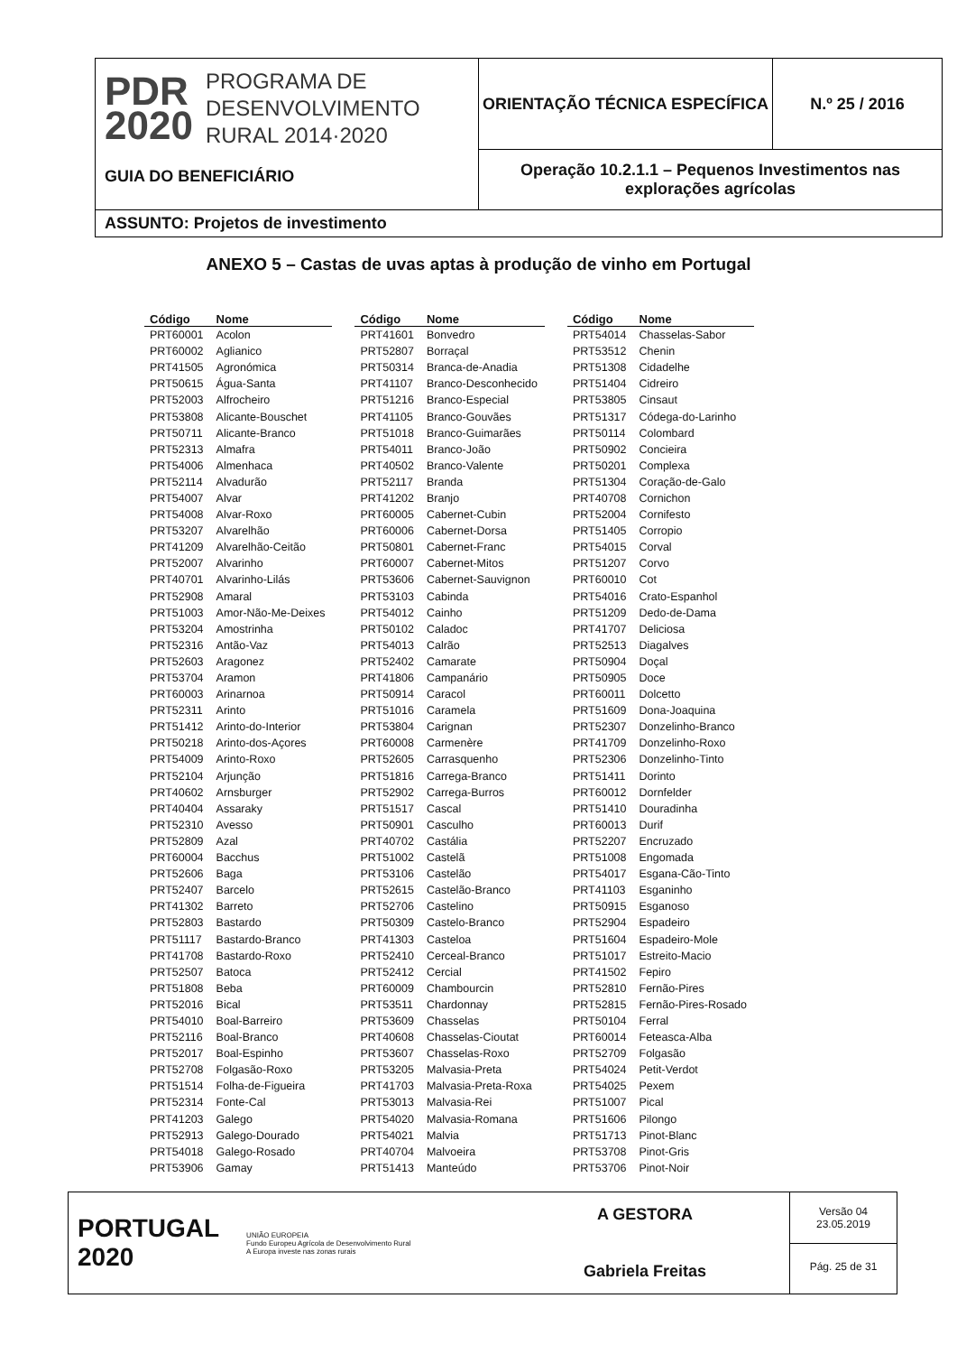PDR
2020
PROGRAMA DE
DESENVOLVIMENTO
RURAL 2014·2020
GUIA DO BENEFICIÁRIO
ORIENTAÇÃO TÉCNICA ESPECÍFICA N.º 25 / 2016
Operação 10.2.1.1 – Pequenos Investimentos nas explorações agrícolas
ASSUNTO: Projetos de investimento
ANEXO 5 – Castas de uvas aptas à produção de vinho em Portugal
| Código | Nome |
| --- | --- |
| PRT60001 | Acolon |
| PRT60002 | Aglianico |
| PRT41505 | Agronómica |
| PRT50615 | Água-Santa |
| PRT52003 | Alfrocheiro |
| PRT53808 | Alicante-Bouschet |
| PRT50711 | Alicante-Branco |
| PRT52313 | Almafra |
| PRT54006 | Almenhaca |
| PRT52114 | Alvadurão |
| PRT54007 | Alvar |
| PRT54008 | Alvar-Roxo |
| PRT53207 | Alvarelhão |
| PRT41209 | Alvarelhão-Ceitão |
| PRT52007 | Alvarinho |
| PRT40701 | Alvarinho-Lilás |
| PRT52908 | Amaral |
| PRT51003 | Amor-Não-Me-Deixes |
| PRT53204 | Amostrinha |
| PRT52316 | Antão-Vaz |
| PRT52603 | Aragonez |
| PRT53704 | Aramon |
| PRT60003 | Arinarnoa |
| PRT52311 | Arinto |
| PRT51412 | Arinto-do-Interior |
| PRT50218 | Arinto-dos-Açores |
| PRT54009 | Arinto-Roxo |
| PRT52104 | Arjunção |
| PRT40602 | Arnsburger |
| PRT40404 | Assaraky |
| PRT52310 | Avesso |
| PRT52809 | Azal |
| PRT60004 | Bacchus |
| PRT52606 | Baga |
| PRT52407 | Barcelo |
| PRT41302 | Barreto |
| PRT52803 | Bastardo |
| PRT51117 | Bastardo-Branco |
| PRT41708 | Bastardo-Roxo |
| PRT52507 | Batoca |
| PRT51808 | Beba |
| PRT52016 | Bical |
| PRT54010 | Boal-Barreiro |
| PRT52116 | Boal-Branco |
| PRT52017 | Boal-Espinho |
| PRT52708 | Folgasão-Roxo |
| PRT51514 | Folha-de-Figueira |
| PRT52314 | Fonte-Cal |
| PRT41203 | Galego |
| PRT52913 | Galego-Dourado |
| PRT54018 | Galego-Rosado |
| PRT53906 | Gamay |
| Código | Nome |
| --- | --- |
| PRT41601 | Bonvedro |
| PRT52807 | Borraçal |
| PRT50314 | Branca-de-Anadia |
| PRT41107 | Branco-Desconhecido |
| PRT51216 | Branco-Especial |
| PRT41105 | Branco-Gouvães |
| PRT51018 | Branco-Guimarães |
| PRT54011 | Branco-João |
| PRT40502 | Branco-Valente |
| PRT52117 | Branda |
| PRT41202 | Branjo |
| PRT60005 | Cabernet-Cubin |
| PRT60006 | Cabernet-Dorsa |
| PRT50801 | Cabernet-Franc |
| PRT60007 | Cabernet-Mitos |
| PRT53606 | Cabernet-Sauvignon |
| PRT53103 | Cabinda |
| PRT54012 | Cainho |
| PRT50102 | Caladoc |
| PRT54013 | Calrão |
| PRT52402 | Camarate |
| PRT41806 | Campanário |
| PRT50914 | Caracol |
| PRT51016 | Caramela |
| PRT53804 | Carignan |
| PRT60008 | Carmenère |
| PRT52605 | Carrasquenho |
| PRT51816 | Carrega-Branco |
| PRT52902 | Carrega-Burros |
| PRT51517 | Cascal |
| PRT50901 | Casculho |
| PRT40702 | Castália |
| PRT51002 | Castelã |
| PRT53106 | Castelão |
| PRT52615 | Castelão-Branco |
| PRT52706 | Castelino |
| PRT50309 | Castelo-Branco |
| PRT41303 | Casteloa |
| PRT52410 | Cerceal-Branco |
| PRT52412 | Cercial |
| PRT60009 | Chambourcin |
| PRT53511 | Chardonnay |
| PRT53609 | Chasselas |
| PRT40608 | Chasselas-Cioutat |
| PRT53607 | Chasselas-Roxo |
| PRT53205 | Malvasia-Preta |
| PRT41703 | Malvasia-Preta-Roxa |
| PRT53013 | Malvasia-Rei |
| PRT54020 | Malvasia-Romana |
| PRT54021 | Malvia |
| PRT40704 | Malvoeira |
| PRT51413 | Manteúdo |
| Código | Nome |
| --- | --- |
| PRT54014 | Chasselas-Sabor |
| PRT53512 | Chenin |
| PRT51308 | Cidadelhe |
| PRT51404 | Cidreiro |
| PRT53805 | Cinsaut |
| PRT51317 | Códega-do-Larinho |
| PRT50114 | Colombard |
| PRT50902 | Concieira |
| PRT50201 | Complexa |
| PRT51304 | Coração-de-Galo |
| PRT40708 | Cornichon |
| PRT52004 | Cornifesto |
| PRT51405 | Corropio |
| PRT54015 | Corval |
| PRT51207 | Corvo |
| PRT60010 | Cot |
| PRT54016 | Crato-Espanhol |
| PRT51209 | Dedo-de-Dama |
| PRT41707 | Deliciosa |
| PRT52513 | Diagalves |
| PRT50904 | Doçal |
| PRT50905 | Doce |
| PRT60011 | Dolcetto |
| PRT51609 | Dona-Joaquina |
| PRT52307 | Donzelinho-Branco |
| PRT41709 | Donzelinho-Roxo |
| PRT52306 | Donzelinho-Tinto |
| PRT51411 | Dorinto |
| PRT60012 | Dornfelder |
| PRT51410 | Douradinha |
| PRT60013 | Durif |
| PRT52207 | Encruzado |
| PRT51008 | Engomada |
| PRT54017 | Esgana-Cão-Tinto |
| PRT41103 | Esganinho |
| PRT50915 | Esganoso |
| PRT52904 | Espadeiro |
| PRT51604 | Espadeiro-Mole |
| PRT51017 | Estreito-Macio |
| PRT41502 | Fepiro |
| PRT52810 | Fernão-Pires |
| PRT52815 | Fernão-Pires-Rosado |
| PRT50104 | Ferral |
| PRT60014 | Feteasca-Alba |
| PRT52709 | Folgasão |
| PRT54024 | Petit-Verdot |
| PRT54025 | Pexem |
| PRT51007 | Pical |
| PRT51606 | Pilongo |
| PRT51713 | Pinot-Blanc |
| PRT53708 | Pinot-Gris |
| PRT53706 | Pinot-Noir |
PORTUGAL
2020
UNIÃO EUROPEIA
Fundo Europeu Agrícola de Desenvolvimento Rural
A Europa investe nas zonas rurais
A GESTORA
Gabriela Freitas
Versão 04
23.05.2019
Pág. 25 de 31